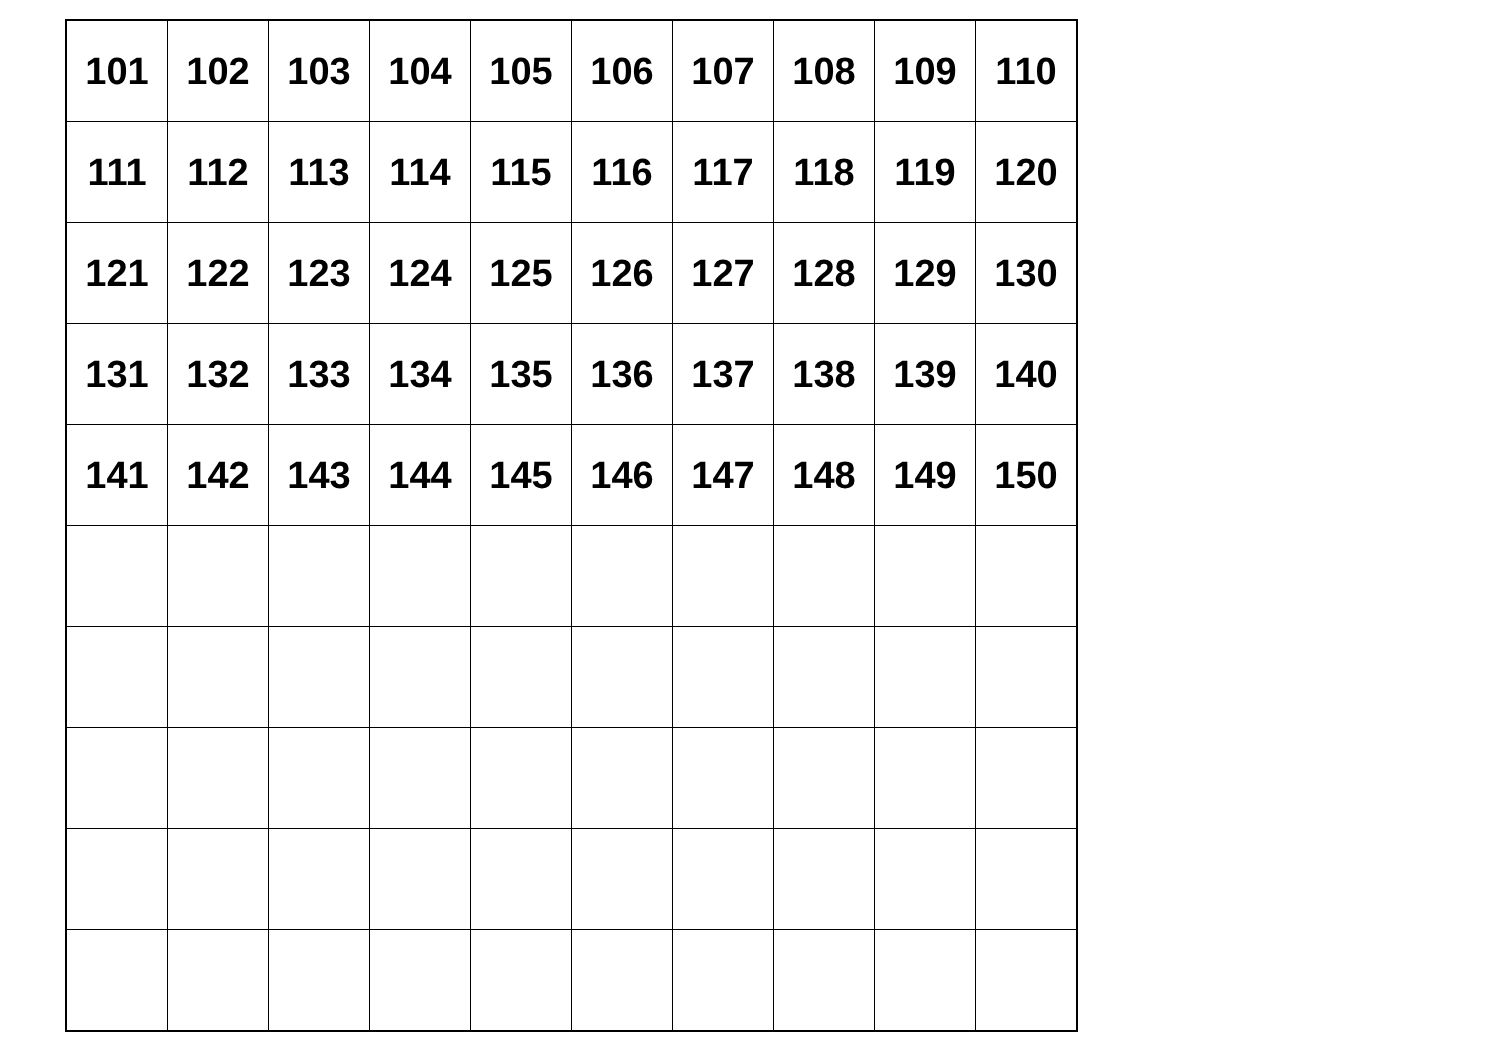| 101 | 102 | 103 | 104 | 105 | 106 | 107 | 108 | 109 | 110 |
| 111 | 112 | 113 | 114 | 115 | 116 | 117 | 118 | 119 | 120 |
| 121 | 122 | 123 | 124 | 125 | 126 | 127 | 128 | 129 | 130 |
| 131 | 132 | 133 | 134 | 135 | 136 | 137 | 138 | 139 | 140 |
| 141 | 142 | 143 | 144 | 145 | 146 | 147 | 148 | 149 | 150 |